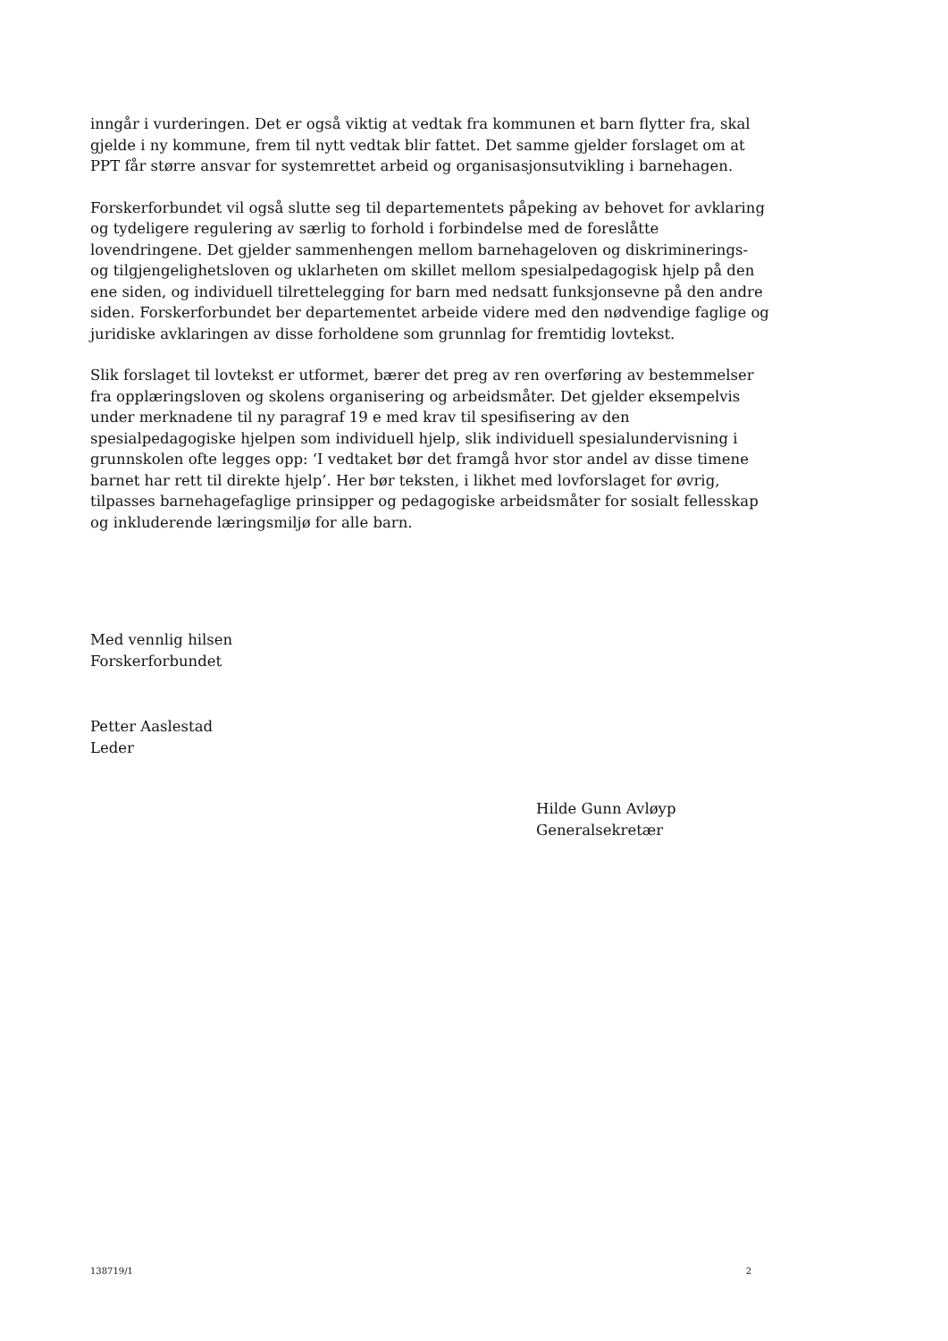inngår i vurderingen. Det er også viktig at vedtak fra kommunen et barn flytter fra, skal gjelde i ny kommune, frem til nytt vedtak blir fattet. Det samme gjelder forslaget om at PPT får større ansvar for systemrettet arbeid og organisasjonsutvikling i barnehagen.
Forskerforbundet vil også slutte seg til departementets påpeking av behovet for avklaring og tydeligere regulering av særlig to forhold i forbindelse med de foreslåtte lovendringene. Det gjelder sammenhengen mellom barnehageloven og diskriminerings- og tilgjengelighetsloven og uklarheten om skillet mellom spesialpedagogisk hjelp på den ene siden, og individuell tilrettelegging for barn med nedsatt funksjonsevne på den andre siden. Forskerforbundet ber departementet arbeide videre med den nødvendige faglige og juridiske avklaringen av disse forholdene som grunnlag for fremtidig lovtekst.
Slik forslaget til lovtekst er utformet, bærer det preg av ren overføring av bestemmelser fra opplæringsloven og skolens organisering og arbeidsmåter. Det gjelder eksempelvis under merknadene til ny paragraf 19 e med krav til spesifisering av den spesialpedagogiske hjelpen som individuell hjelp, slik individuell spesialundervisning i grunnskolen ofte legges opp: ‘I vedtaket bør det framgå hvor stor andel av disse timene barnet har rett til direkte hjelp’. Her bør teksten, i likhet med lovforslaget for øvrig, tilpasses barnehagefaglige prinsipper og pedagogiske arbeidsmåter for sosialt fellesskap og inkluderende læringsmiljø for alle barn.
Med vennlig hilsen
Forskerforbundet
Petter Aaslestad
Leder
Hilde Gunn Avløyp
Generalsekretær
138719/1 2